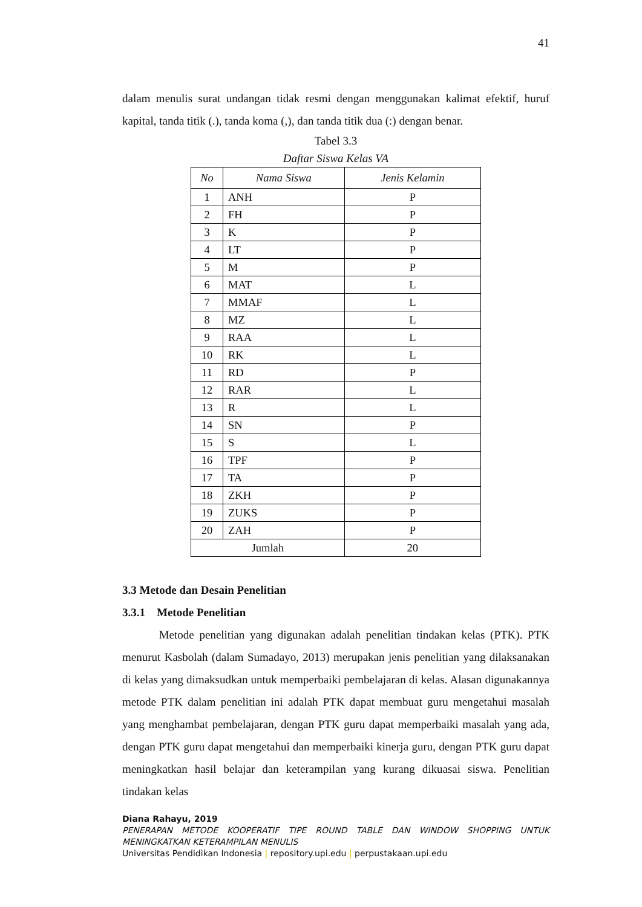41
dalam menulis surat undangan tidak resmi dengan menggunakan kalimat efektif, huruf kapital, tanda titik (.), tanda koma (,), dan tanda titik dua (:) dengan benar.
Tabel 3.3
Daftar Siswa Kelas VA
| No | Nama Siswa | Jenis Kelamin |
| --- | --- | --- |
| 1 | ANH | P |
| 2 | FH | P |
| 3 | K | P |
| 4 | LT | P |
| 5 | M | P |
| 6 | MAT | L |
| 7 | MMAF | L |
| 8 | MZ | L |
| 9 | RAA | L |
| 10 | RK | L |
| 11 | RD | P |
| 12 | RAR | L |
| 13 | R | L |
| 14 | SN | P |
| 15 | S | L |
| 16 | TPF | P |
| 17 | TA | P |
| 18 | ZKH | P |
| 19 | ZUKS | P |
| 20 | ZAH | P |
| Jumlah | | 20 |
3.3 Metode dan Desain Penelitian
3.3.1 Metode Penelitian
Metode penelitian yang digunakan adalah penelitian tindakan kelas (PTK). PTK menurut Kasbolah (dalam Sumadayo, 2013) merupakan jenis penelitian yang dilaksanakan di kelas yang dimaksudkan untuk memperbaiki pembelajaran di kelas. Alasan digunakannya metode PTK dalam penelitian ini adalah PTK dapat membuat guru mengetahui masalah yang menghambat pembelajaran, dengan PTK guru dapat memperbaiki masalah yang ada, dengan PTK guru dapat mengetahui dan memperbaiki kinerja guru, dengan PTK guru dapat meningkatkan hasil belajar dan keterampilan yang kurang dikuasai siswa. Penelitian tindakan kelas
Diana Rahayu, 2019
PENERAPAN METODE KOOPERATIF TIPE ROUND TABLE DAN WINDOW SHOPPING UNTUK MENINGKATKAN KETERAMPILAN MENULIS
Universitas Pendidikan Indonesia | repository.upi.edu | perpustakaan.upi.edu